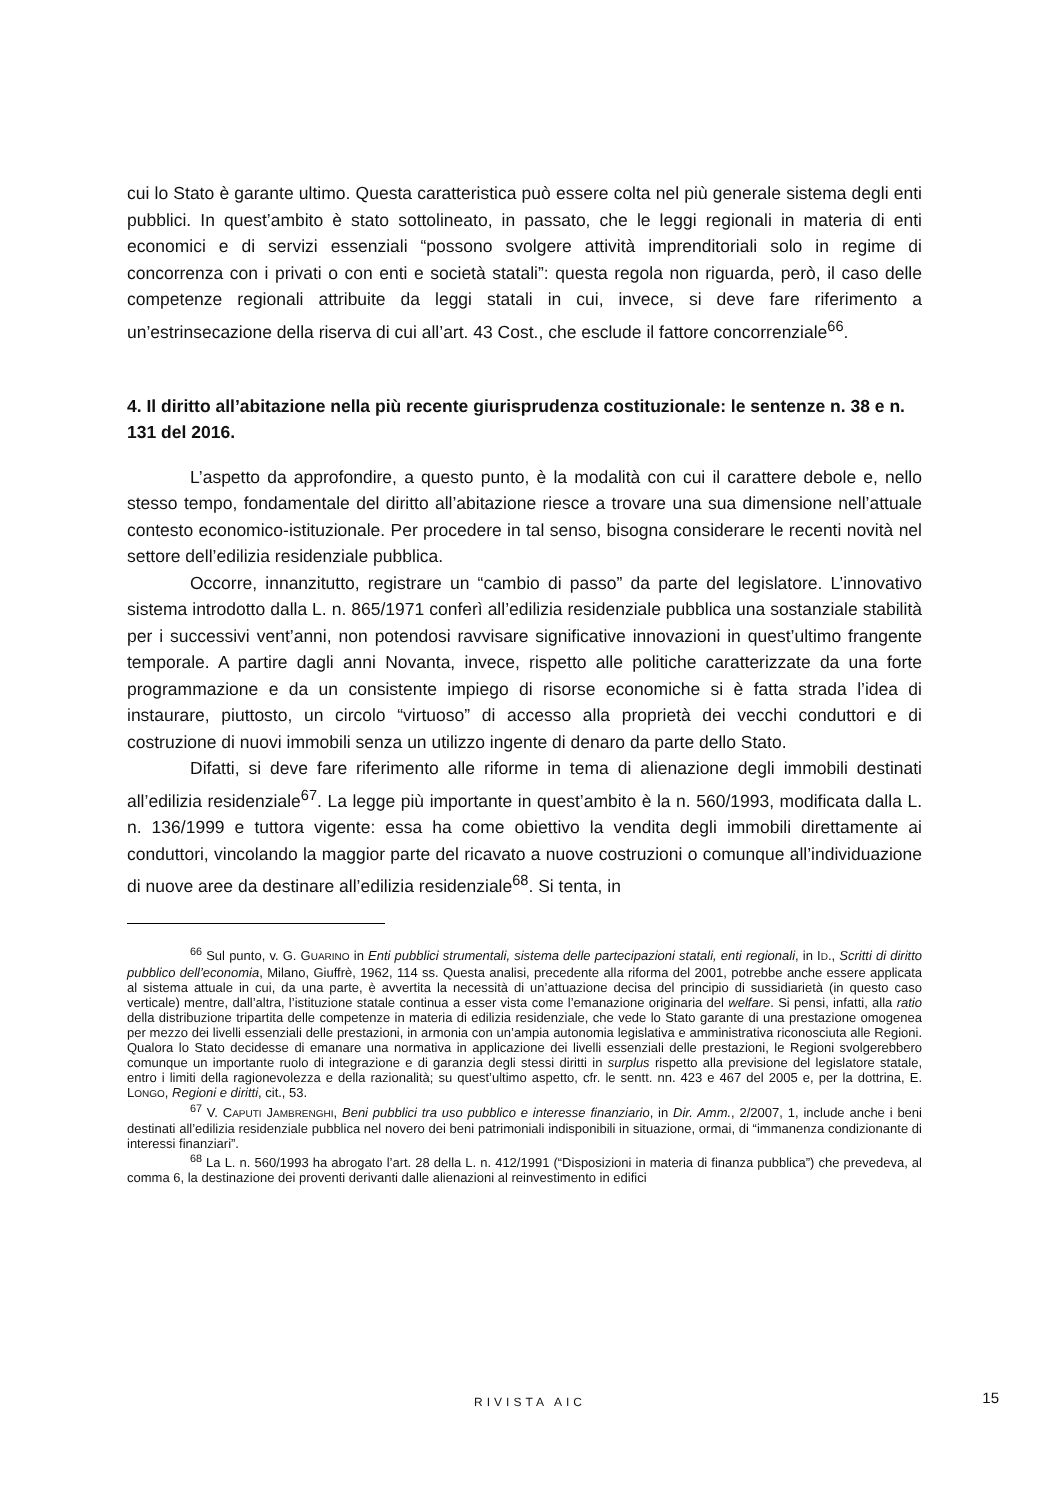cui lo Stato è garante ultimo. Questa caratteristica può essere colta nel più generale sistema degli enti pubblici. In quest’ambito è stato sottolineato, in passato, che le leggi regionali in materia di enti economici e di servizi essenziali “possono svolgere attività imprenditoriali solo in regime di concorrenza con i privati o con enti e società statali”: questa regola non riguarda, però, il caso delle competenze regionali attribuite da leggi statali in cui, invece, si deve fare riferimento a un’estrinsecazione della riserva di cui all’art. 43 Cost., che esclude il fattore concorrenziale<sup>66</sup>.
4. Il diritto all’abitazione nella più recente giurisprudenza costituzionale: le sentenze n. 38 e n. 131 del 2016.
L’aspetto da approfondire, a questo punto, è la modalità con cui il carattere debole e, nello stesso tempo, fondamentale del diritto all’abitazione riesce a trovare una sua dimensione nell’attuale contesto economico-istituzionale. Per procedere in tal senso, bisogna considerare le recenti novità nel settore dell’edilizia residenziale pubblica.
Occorre, innanzitutto, registrare un “cambio di passo” da parte del legislatore. L’innovativo sistema introdotto dalla L. n. 865/1971 conferì all’edilizia residenziale pubblica una sostanziale stabilità per i successivi vent’anni, non potendosi ravvisare significative innovazioni in quest’ultimo frangente temporale. A partire dagli anni Novanta, invece, rispetto alle politiche caratterizzate da una forte programmazione e da un consistente impiego di risorse economiche si è fatta strada l’idea di instaurare, piuttosto, un circolo “virtuoso” di accesso alla proprietà dei vecchi conduttori e di costruzione di nuovi immobili senza un utilizzo ingente di denaro da parte dello Stato.
Difatti, si deve fare riferimento alle riforme in tema di alienazione degli immobili destinati all’edilizia residenziale<sup>67</sup>. La legge più importante in quest’ambito è la n. 560/1993, modificata dalla L. n. 136/1999 e tuttora vigente: essa ha come obiettivo la vendita degli immobili direttamente ai conduttori, vincolando la maggior parte del ricavato a nuove costruzioni o comunque all’individuazione di nuove aree da destinare all’edilizia residenziale<sup>68</sup>. Si tenta, in
<sup>66</sup> Sul punto, v. G. GUARINO in Enti pubblici strumentali, sistema delle partecipazioni statali, enti regionali, in ID., Scritti di diritto pubblico dell’economia, Milano, Giuffrè, 1962, 114 ss. Questa analisi, precedente alla riforma del 2001, potrebbe anche essere applicata al sistema attuale in cui, da una parte, è avvertita la necessità di un’attuazione decisa del principio di sussidiarietà (in questo caso verticale) mentre, dall’altra, l’istituzione statale continua a esser vista come l’emanazione originaria del welfare. Si pensi, infatti, alla ratio della distribuzione tripartita delle competenze in materia di edilizia residenziale, che vede lo Stato garante di una prestazione omogenea per mezzo dei livelli essenziali delle prestazioni, in armonia con un’ampia autonomia legislativa e amministrativa riconosciuta alle Regioni. Qualora lo Stato decidesse di emanare una normativa in applicazione dei livelli essenziali delle prestazioni, le Regioni svolgerebbero comunque un importante ruolo di integrazione e di garanzia degli stessi diritti in surplus rispetto alla previsione del legislatore statale, entro i limiti della ragionevolezza e della razionalità; su quest’ultimo aspetto, cfr. le sentt. nn. 423 e 467 del 2005 e, per la dottrina, E. LONGO, Regioni e diritti, cit., 53.
<sup>67</sup> V. CAPUTI JAMBRENGHI, Beni pubblici tra uso pubblico e interesse finanziario, in Dir. Amm., 2/2007, 1, include anche i beni destinati all’edilizia residenziale pubblica nel novero dei beni patrimoniali indisponibili in situazione, ormai, di “immanenza condizionante di interessi finanziari”.
<sup>68</sup> La L. n. 560/1993 ha abrogato l’art. 28 della L. n. 412/1991 (“Disposizioni in materia di finanza pubblica”) che prevedeva, al comma 6, la destinazione dei proventi derivanti dalle alienazioni al reinvestimento in edifici
RIVISTA AIC
15